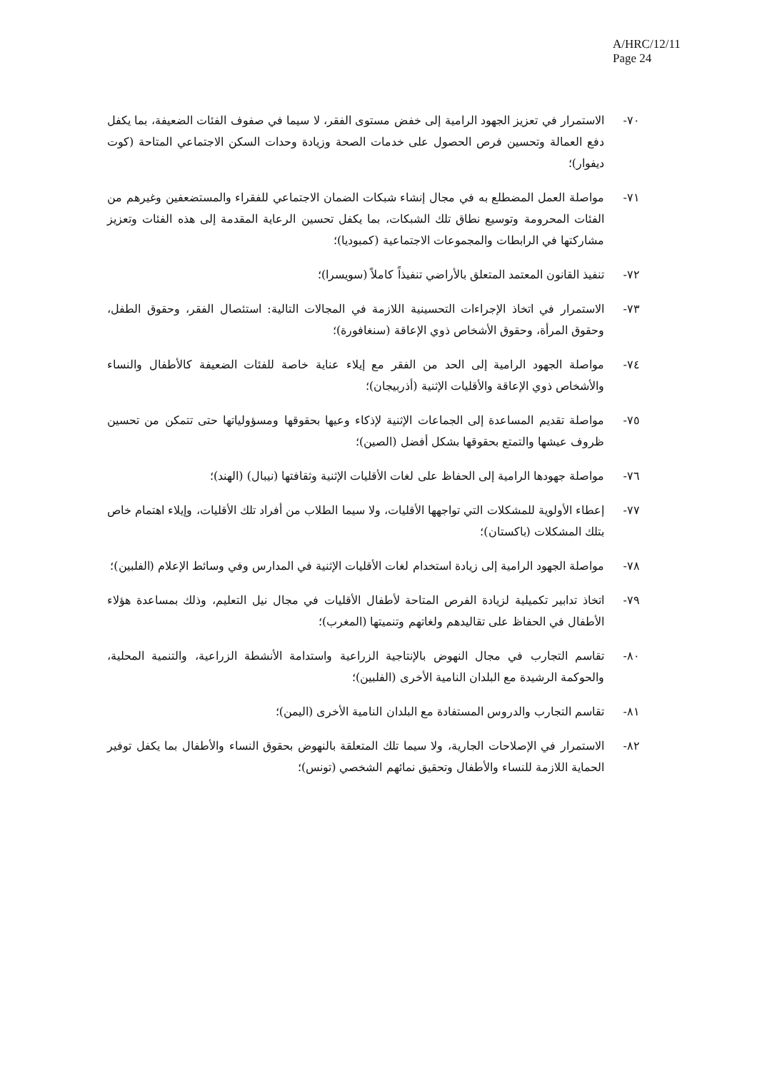A/HRC/12/11
Page 24
٧٠- الاستمرار في تعزيز الجهود الرامية إلى خفض مستوى الفقر، لا سيما في صفوف الفئات الضعيفة، بما يكفل دفع العمالة وتحسين فرص الحصول على خدمات الصحة وزيادة وحدات السكن الاجتماعي المتاحة (كوت ديفوار)؛
٧١- مواصلة العمل المضطلع به في مجال إنشاء شبكات الضمان الاجتماعي للفقراء والمستضعفين وغيرهم من الفئات المحرومة وتوسيع نطاق تلك الشبكات، بما يكفل تحسين الرعاية المقدمة إلى هذه الفئات وتعزيز مشاركتها في الرابطات والمجموعات الاجتماعية (كمبوديا)؛
٧٢- تنفيذ القانون المعتمد المتعلق بالأراضي تنفيذاً كاملاً (سويسرا)؛
٧٣- الاستمرار في اتخاذ الإجراءات التحسينية اللازمة في المجالات التالية: استئصال الفقر، وحقوق الطفل، وحقوق المرأة، وحقوق الأشخاص ذوي الإعاقة (سنغافورة)؛
٧٤- مواصلة الجهود الرامية إلى الحد من الفقر مع إيلاء عناية خاصة للفئات الضعيفة كالأطفال والنساء والأشخاص ذوي الإعاقة والأقليات الإثنية (أذربيجان)؛
٧٥- مواصلة تقديم المساعدة إلى الجماعات الإثنية لإذكاء وعيها بحقوقها ومسؤولياتها حتى تتمكن من تحسين ظروف عيشها والتمتع بحقوقها بشكل أفضل (الصين)؛
٧٦- مواصلة جهودها الرامية إلى الحفاظ على لغات الأقليات الإثنية وثقافتها (نيبال) (الهند)؛
٧٧- إعطاء الأولوية للمشكلات التي تواجهها الأقليات، ولا سيما الطلاب من أفراد تلك الأقليات، وإيلاء اهتمام خاص بتلك المشكلات (باكستان)؛
٧٨- مواصلة الجهود الرامية إلى زيادة استخدام لغات الأقليات الإثنية في المدارس وفي وسائط الإعلام (الفلبين)؛
٧٩- اتخاذ تدابير تكميلية لزيادة الفرص المتاحة لأطفال الأقليات في مجال نيل التعليم، وذلك بمساعدة هؤلاء الأطفال في الحفاظ على تقاليدهم ولغاتهم وتنميتها (المغرب)؛
٨٠- تقاسم التجارب في مجال النهوض بالإنتاجية الزراعية واستدامة الأنشطة الزراعية، والتنمية المحلية، والحوكمة الرشيدة مع البلدان النامية الأخرى (الفلبين)؛
٨١- تقاسم التجارب والدروس المستفادة مع البلدان النامية الأخرى (اليمن)؛
٨٢- الاستمرار في الإصلاحات الجارية، ولا سيما تلك المتعلقة بالنهوض بحقوق النساء والأطفال بما يكفل توفير الحماية اللازمة للنساء والأطفال وتحقيق نمائهم الشخصي (تونس)؛